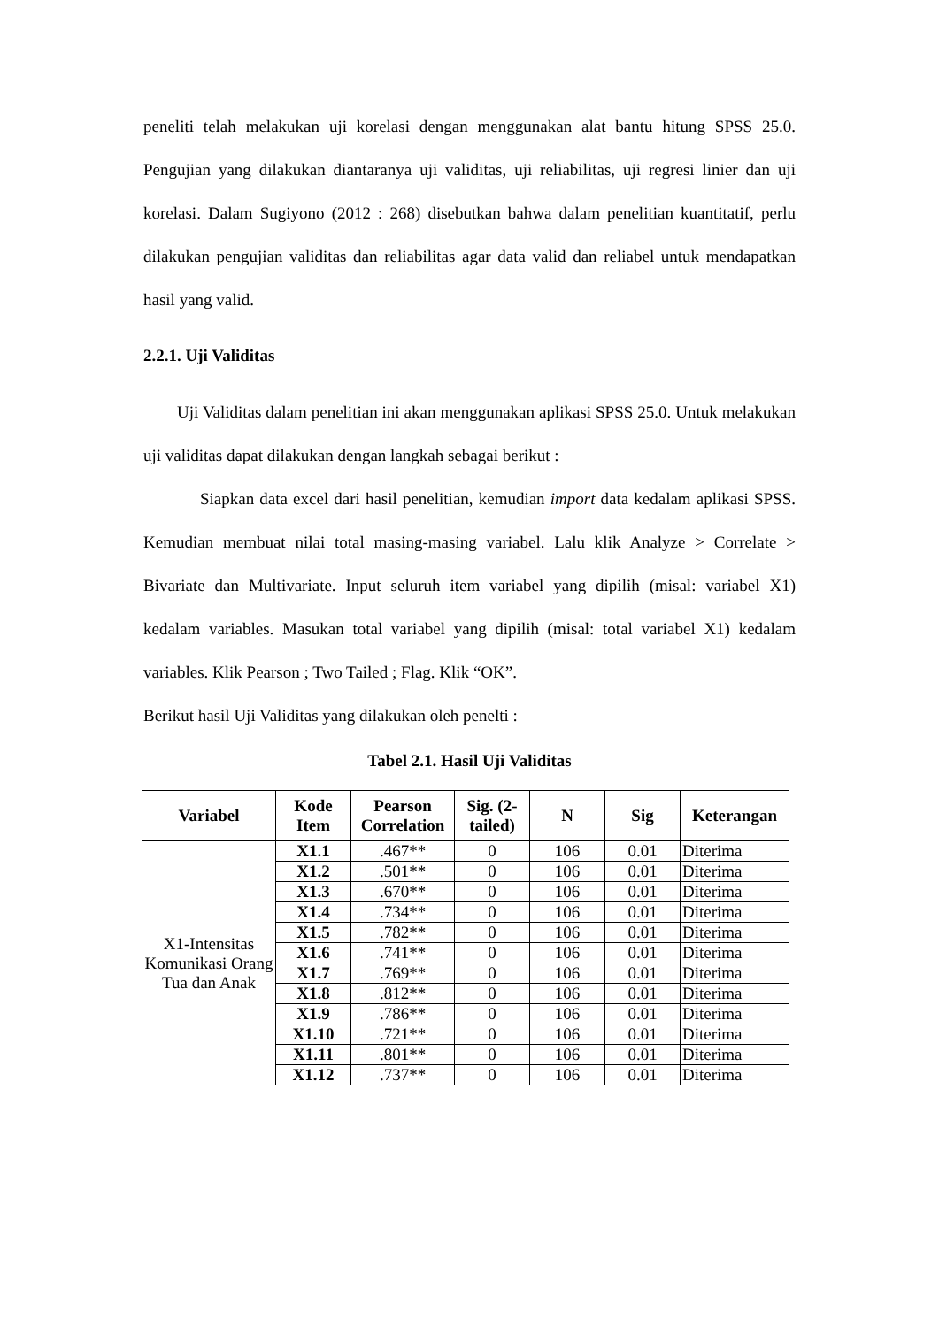peneliti telah melakukan uji korelasi dengan menggunakan alat bantu hitung SPSS 25.0. Pengujian yang dilakukan diantaranya uji validitas, uji reliabilitas, uji regresi linier dan uji korelasi. Dalam Sugiyono (2012 : 268) disebutkan bahwa dalam penelitian kuantitatif, perlu dilakukan pengujian validitas dan reliabilitas agar data valid dan reliabel untuk mendapatkan hasil yang valid.
2.2.1. Uji Validitas
Uji Validitas dalam penelitian ini akan menggunakan aplikasi SPSS 25.0. Untuk melakukan uji validitas dapat dilakukan dengan langkah sebagai berikut :
Siapkan data excel dari hasil penelitian, kemudian import data kedalam aplikasi SPSS. Kemudian membuat nilai total masing-masing variabel. Lalu klik Analyze > Correlate > Bivariate dan Multivariate. Input seluruh item variabel yang dipilih (misal: variabel X1) kedalam variables. Masukan total variabel yang dipilih (misal: total variabel X1) kedalam variables. Klik Pearson ; Two Tailed ; Flag. Klik “OK”.
Berikut hasil Uji Validitas yang dilakukan oleh penelti :
Tabel 2.1. Hasil Uji Validitas
| Variabel | Kode Item | Pearson Correlation | Sig. (2-tailed) | N | Sig | Keterangan |
| --- | --- | --- | --- | --- | --- | --- |
| X1-Intensitas Komunikasi Orang Tua dan Anak | X1.1 | .467** | 0 | 106 | 0.01 | Diterima |
| | X1.2 | .501** | 0 | 106 | 0.01 | Diterima |
| | X1.3 | .670** | 0 | 106 | 0.01 | Diterima |
| | X1.4 | .734** | 0 | 106 | 0.01 | Diterima |
| | X1.5 | .782** | 0 | 106 | 0.01 | Diterima |
| | X1.6 | .741** | 0 | 106 | 0.01 | Diterima |
| | X1.7 | .769** | 0 | 106 | 0.01 | Diterima |
| | X1.8 | .812** | 0 | 106 | 0.01 | Diterima |
| | X1.9 | .786** | 0 | 106 | 0.01 | Diterima |
| | X1.10 | .721** | 0 | 106 | 0.01 | Diterima |
| | X1.11 | .801** | 0 | 106 | 0.01 | Diterima |
| | X1.12 | .737** | 0 | 106 | 0.01 | Diterima |